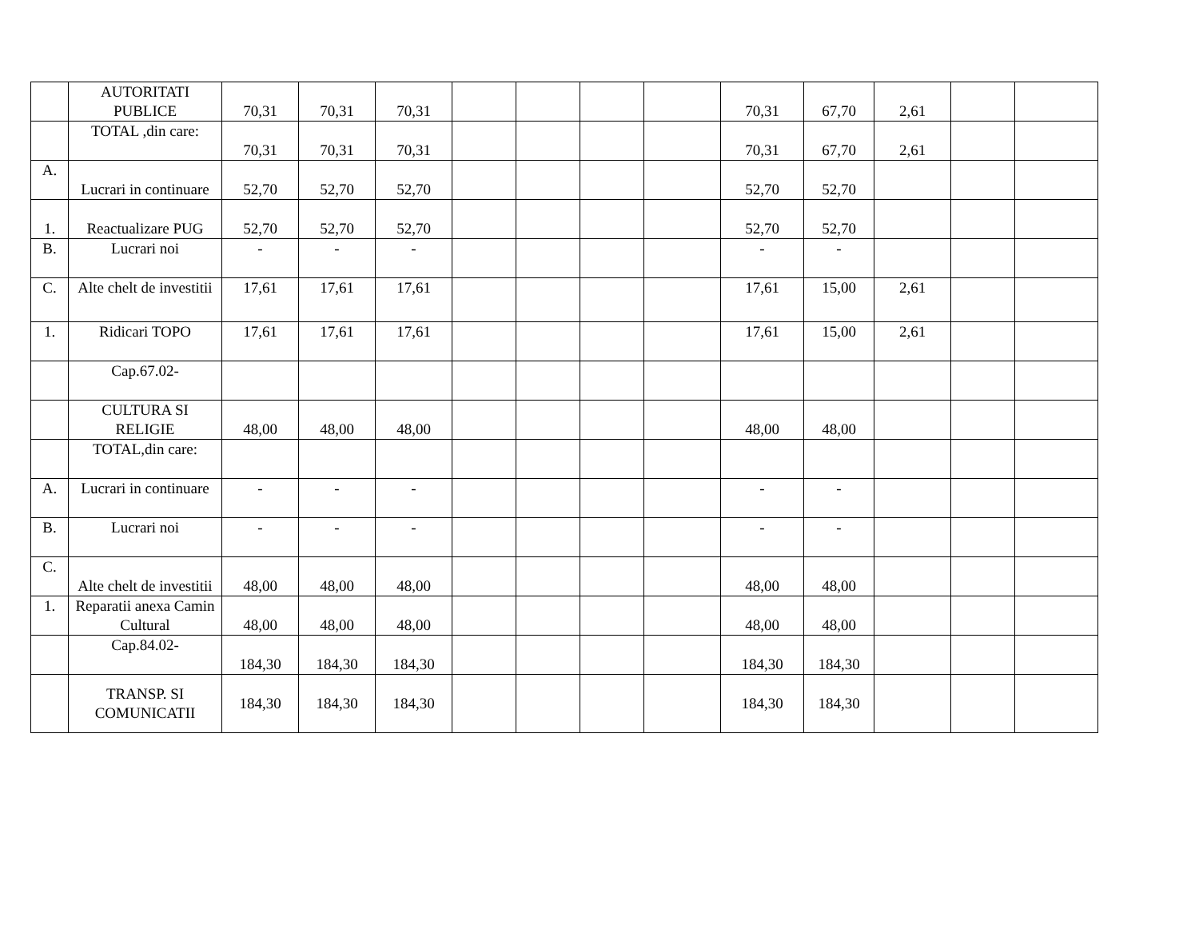| | AUTORITATI PUBLICE | 70,31 | 70,31 | 70,31 | | | | | 70,31 | 67,70 | 2,61 | | |
| | TOTAL ,din care: | 70,31 | 70,31 | 70,31 | | | | | 70,31 | 67,70 | 2,61 | | |
| A. | Lucrari in continuare | 52,70 | 52,70 | 52,70 | | | | | 52,70 | 52,70 | | | |
| 1. | Reactualizare PUG | 52,70 | 52,70 | 52,70 | | | | | 52,70 | 52,70 | | | |
| B. | Lucrari noi | - | - | - | | | | | - | - | | | |
| C. | Alte chelt de investitii | 17,61 | 17,61 | 17,61 | | | | | 17,61 | 15,00 | 2,61 | | |
| 1. | Ridicari TOPO | 17,61 | 17,61 | 17,61 | | | | | 17,61 | 15,00 | 2,61 | | |
| | Cap.67.02- | | | | | | | | | | | | |
| | CULTURA SI RELIGIE | 48,00 | 48,00 | 48,00 | | | | | 48,00 | 48,00 | | | |
| | TOTAL,din care: | | | | | | | | | | | | |
| A. | Lucrari in continuare | - | - | - | | | | | - | - | | | |
| B. | Lucrari noi | - | - | - | | | | | - | - | | | |
| C. | Alte chelt de investitii | 48,00 | 48,00 | 48,00 | | | | | 48,00 | 48,00 | | | |
| 1. | Reparatii anexa Camin Cultural | 48,00 | 48,00 | 48,00 | | | | | 48,00 | 48,00 | | | |
| | Cap.84.02- | 184,30 | 184,30 | 184,30 | | | | | 184,30 | 184,30 | | | |
| | TRANSP. SI COMUNICATII | 184,30 | 184,30 | 184,30 | | | | | 184,30 | 184,30 | | | |